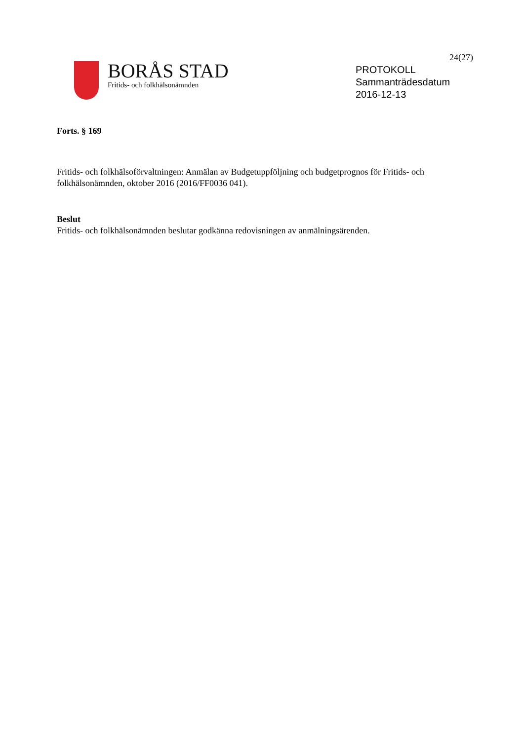BORÅS STAD
Fritids- och folkhälsonämnden
24(27)
PROTOKOLL
Sammanträdesdatum
2016-12-13
Forts. § 169
Fritids- och folkhälsoförvaltningen: Anmälan av Budgetuppföljning och budgetprognos för Fritids- och folkhälsonämnden, oktober 2016 (2016/FF0036 041).
Beslut
Fritids- och folkhälsonämnden beslutar godkänna redovisningen av anmälningsärenden.